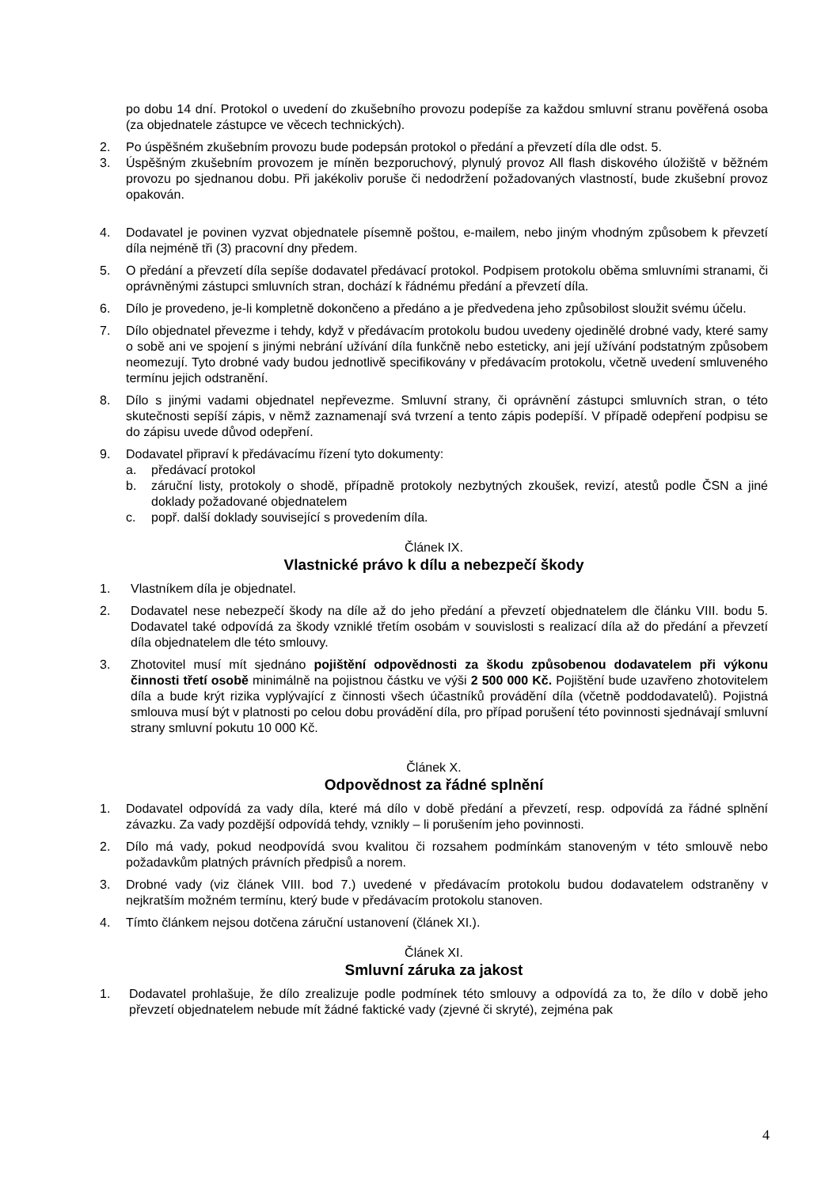po dobu 14 dní. Protokol o uvedení do zkušebního provozu podepíše za každou smluvní stranu pověřená osoba (za objednatele zástupce ve věcech technických).
2. Po úspěšném zkušebním provozu bude podepsán protokol o předání a převzetí díla dle odst. 5.
3. Úspěšným zkušebním provozem je míněn bezporuchový, plynulý provoz All flash diskového úložiště v běžném provozu po sjednanou dobu. Při jakékoliv poruše či nedodržení požadovaných vlastností, bude zkušební provoz opakován.
4. Dodavatel je povinen vyzvat objednatele písemně poštou, e-mailem, nebo jiným vhodným způsobem k převzetí díla nejméně tři (3) pracovní dny předem.
5. O předání a převzetí díla sepíše dodavatel předávací protokol. Podpisem protokolu oběma smluvními stranami, či oprávněnými zástupci smluvních stran, dochází k řádnému předání a převzetí díla.
6. Dílo je provedeno, je-li kompletně dokončeno a předáno a je předvedena jeho způsobilost sloužit svému účelu.
7. Dílo objednatel převezme i tehdy, když v předávacím protokolu budou uvedeny ojedinělé drobné vady, které samy o sobě ani ve spojení s jinými nebrání užívání díla funkčně nebo esteticky, ani její užívání podstatným způsobem neomezují. Tyto drobné vady budou jednotlivě specifikovány v předávacím protokolu, včetně uvedení smluveného termínu jejich odstranění.
8. Dílo s jinými vadami objednatel nepřevezme. Smluvní strany, či oprávnění zástupci smluvních stran, o této skutečnosti sepíší zápis, v němž zaznamenají svá tvrzení a tento zápis podepíší. V případě odepření podpisu se do zápisu uvede důvod odepření.
9. Dodavatel připraví k předávacímu řízení tyto dokumenty:
a. předávací protokol
b. záruční listy, protokoly o shodě, případně protokoly nezbytných zkoušek, revizí, atestů podle ČSN a jiné doklady požadované objednatelem
c. popř. další doklady související s provedením díla.
Článek IX.
Vlastnické právo k dílu a nebezpečí škody
1. Vlastníkem díla je objednatel.
2. Dodavatel nese nebezpečí škody na díle až do jeho předání a převzetí objednatelem dle článku VIII. bodu 5. Dodavatel také odpovídá za škody vzniklé třetím osobám v souvislosti s realizací díla až do předání a převzetí díla objednatelem dle této smlouvy.
3. Zhotovitel musí mít sjednáno pojištění odpovědnosti za škodu způsobenou dodavatelem při výkonu činnosti třetí osobě minimálně na pojistnou částku ve výši 2 500 000 Kč. Pojištění bude uzavřeno zhotovitelem díla a bude krýt rizika vyplývající z činnosti všech účastníků provádění díla (včetně poddodavatelů). Pojistná smlouva musí být v platnosti po celou dobu provádění díla, pro případ porušení této povinnosti sjednávají smluvní strany smluvní pokutu 10 000 Kč.
Článek X.
Odpovědnost za řádné splnění
1. Dodavatel odpovídá za vady díla, které má dílo v době předání a převzetí, resp. odpovídá za řádné splnění závazku. Za vady pozdější odpovídá tehdy, vznikly – li porušením jeho povinnosti.
2. Dílo má vady, pokud neodpovídá svou kvalitou či rozsahem podmínkám stanoveným v této smlouvě nebo požadavkům platných právních předpisů a norem.
3. Drobné vady (viz článek VIII. bod 7.) uvedené v předávacím protokolu budou dodavatelem odstraněny v nejkratším možném termínu, který bude v předávacím protokolu stanoven.
4. Tímto článkem nejsou dotčena záruční ustanovení (článek XI.).
Článek XI.
Smluvní záruka za jakost
1. Dodavatel prohlašuje, že dílo zrealizuje podle podmínek této smlouvy a odpovídá za to, že dílo v době jeho převzetí objednatelem nebude mít žádné faktické vady (zjevné či skryté), zejména pak
4